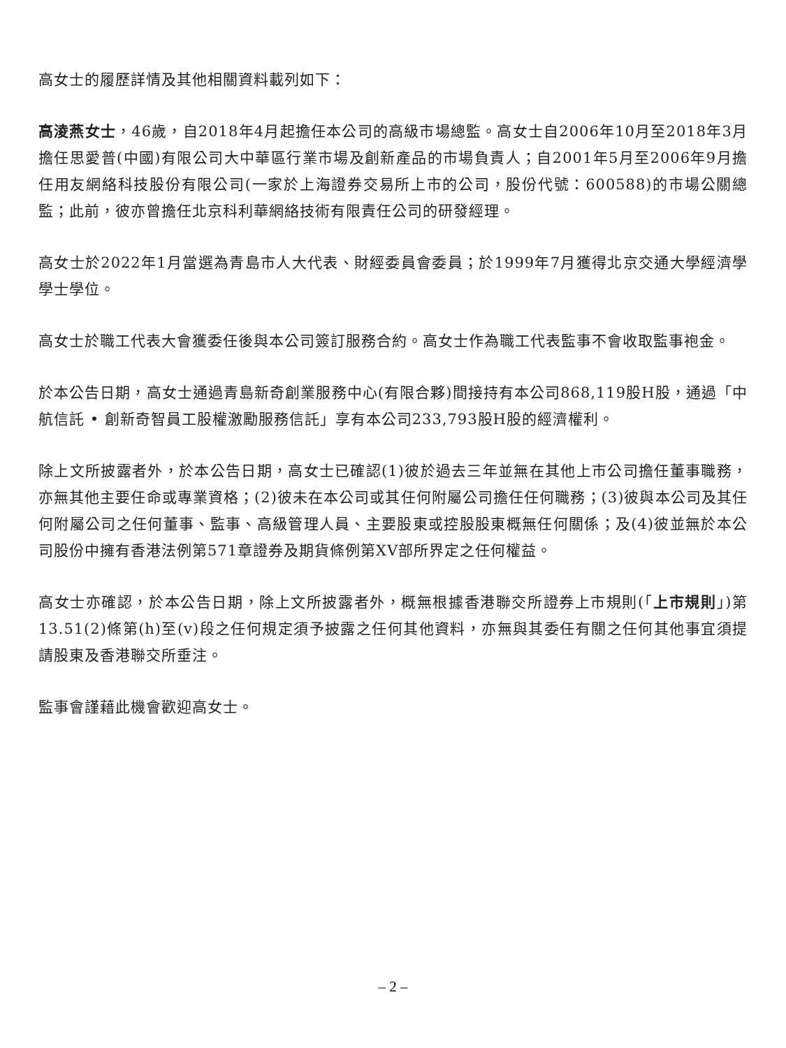高女士的履歷詳情及其他相關資料載列如下：
高淩燕女士，46歲，自2018年4月起擔任本公司的高級市場總監。高女士自2006年10月至2018年3月擔任思愛普(中國)有限公司大中華區行業市場及創新產品的市場負責人；自2001年5月至2006年9月擔任用友網絡科技股份有限公司(一家於上海證券交易所上市的公司，股份代號：600588)的市場公關總監；此前，彼亦曾擔任北京科利華網絡技術有限責任公司的研發經理。
高女士於2022年1月當選為青島市人大代表、財經委員會委員；於1999年7月獲得北京交通大學經濟學學士學位。
高女士於職工代表大會獲委任後與本公司簽訂服務合約。高女士作為職工代表監事不會收取監事袍金。
於本公告日期，高女士通過青島新奇創業服務中心(有限合夥)間接持有本公司868,119股H股，通過「中航信託 • 創新奇智員工股權激勵服務信託」享有本公司233,793股H股的經濟權利。
除上文所披露者外，於本公告日期，高女士已確認(1)彼於過去三年並無在其他上市公司擔任董事職務，亦無其他主要任命或專業資格；(2)彼未在本公司或其任何附屬公司擔任任何職務；(3)彼與本公司及其任何附屬公司之任何董事、監事、高級管理人員、主要股東或控股股東概無任何關係；及(4)彼並無於本公司股份中擁有香港法例第571章證券及期貨條例第XV部所界定之任何權益。
高女士亦確認，於本公告日期，除上文所披露者外，概無根據香港聯交所證券上市規則(「上市規則」)第13.51(2)條第(h)至(v)段之任何規定須予披露之任何其他資料，亦無與其委任有關之任何其他事宜須提請股東及香港聯交所垂注。
監事會謹藉此機會歡迎高女士。
– 2 –